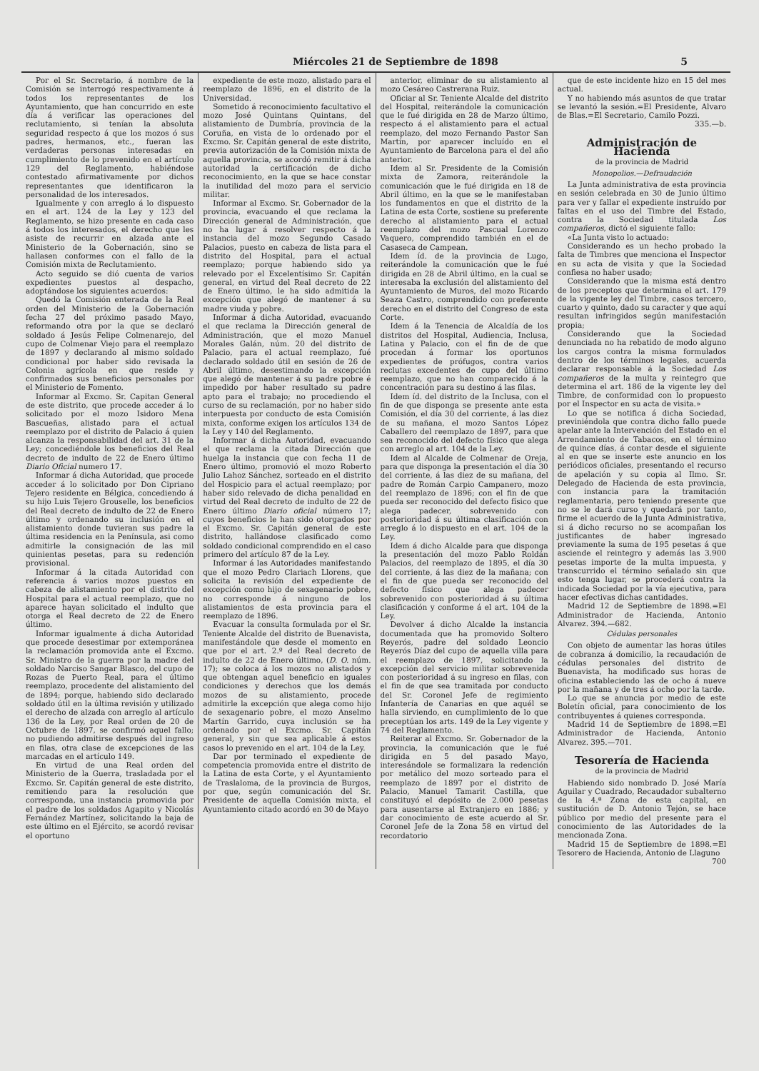Miércoles 21 de Septiembre de 1898 5
Por el Sr. Secretario, á nombre de la Comisión se interrogó respectivamente á todos los representantes de los Ayuntamiento, que han concurrido en este día á verificar las operaciones del reclutamiento, si tenían la absoluta seguridad respecto á que los mozos ó sus padres, hermanos, etc., fueran las verdaderas personas interesadas en cumplimiento de lo prevenido en el artículo 129 del Reglamento, habiéndose contestado afirmativamente por dichos representantes que identificaron la personalidad de los interesados.
Igualmente y con arreglo á lo dispuesto en el art. 124 de la Ley y 123 del Reglamento, se hizo presente en cada caso á todos los interesados, el derecho que les asiste de recurrir en alzada ante el Ministerio de la Gobernación, sino se hallasen conformes con el fallo de la Comisión mixta de Reclutamiento.
Acto seguido se dió cuenta de varios expedientes puestos al despacho, adoptándose los siguientes acuerdos:
Quedó la Comisión enterada de la Real orden del Ministerio de la Gobernación fecha 27 del próximo pasado Mayo, reformando otra por la que se declaró soldado á Jesús Felipe Colmenarejo, del cupo de Colmenar Viejo para el reemplazo de 1897 y declarando al mismo soldado condicional por haber sido revisada la Colonia agrícola en que reside y confirmados sus beneficios personales por el Ministerio de Fomento.
Informar al Excmo. Sr. Capitan General de este distrito, que procede acceder á lo solicitado por el mozo Isidoro Mena Bascueñas, alistado para el actual reemplazo por el distrito de Palacio á quien alcanza la responsabilidad del art. 31 de la Ley; concediéndole los beneficios del Real decreto de indulto de 22 de Enero último Diario Oficial numero 17.
Informar á dicha Autoridad, que procede acceder á lo solicitado por Don Cipriano Tejero residente en Bélgica, concediendo á su hijo Luis Tejero Grouselle, los beneficios del Real decreto de indulto de 22 de Enero último y ordenando su inclusión en el alistamiento donde tuvieran sus padre la última residencia en la Península, asi como admitirle la consignación de las mil quinientas pesetas, para su redención provisional.
Informar á la citada Autoridad con referencia á varios mozos puestos en cabeza de alistamiento por el distrito del Hospital para el actual reemplazo, que no aparece hayan solicitado el indulto que otorga el Real decreto de 22 de Enero último.
Informar igualmente á dicha Autoridad que procede desestimar por extemporánea la reclamación promovida ante el Excmo. Sr. Ministro de la guerra por la madre del soldado Narciso Sangar Blasco, del cupo de Rozas de Puerto Real, para el último reemplazo, procedente del alistamiento del de 1894; porque, habiendo sido declarado soldado útil en la última revisión y utilizado el derecho de alzada con arreglo al artículo 136 de la Ley, por Real orden de 20 de Octubre de 1897, se confirmó aquel fallo; no pudiendo admitirse después del ingreso en filas, otra clase de excepciones de las marcadas en el artículo 149.
En virtud de una Real orden del Ministerio de la Guerra, trasladada por el Excmo. Sr. Capitán general de este distrito, remitiendo para la resolución que corresponda, una instancia promovida por el padre de los soldados Agapito y Nicolás Fernández Martínez, solicitando la baja de este último en el Ejército, se acordó revisar el oportuno
expediente de este mozo, alistado para el reemplazo de 1896, en el distrito de la Universidad.
Sometido á reconocimiento facultativo el mozo José Quintans Quintans, del alistamiento de Dumbría, provincia de la Coruña, en vista de lo ordenado por el Excmo. Sr. Capitán general de este distrito, previa autorización de la Comisión mixta de aquella provincia, se acordó remitir á dicha autoridad la certificación de dicho reconocimiento, en la que se hace constar la inutilidad del mozo para el servicio militar.
Informar al Excmo. Sr. Gobernador de la provincia, evacuando el que reclama la Dirección general de Administración, que no ha lugar á resolver respecto á la instancia del mozo Segundo Casado Palacios, puesto en cabeza de lista para el distrito del Hospital, para el actual reemplazo; porque habiendo sido ya relevado por el Excelentísimo Sr. Capitán general, en virtud del Real decreto de 22 de Enero último, le ha sido admitida la excepción que alegó de mantener á su madre viuda y pobre.
Informar á dicha Autoridad, evacuando el que reclama la Dirección general de Administración, que el mozo Manuel Morales Galán, núm. 20 del distrito de Palacio, para el actual reemplazo, fué declarado soldado útil en sesión de 26 de Abril último, desestimando la excepción que alegó de mantener á su padre pobre é impedido por haber resultado su padre apto para el trabajo; no procediendo el curso de su reclamación, por no haber sido interpuesta por conducto de esta Comisión mixta, conforme exigen los artículos 134 de la Ley y 140 del Reglamento.
Informar á dicha Autoridad, evacuando el que reclama la citada Dirección que huelga la instancia que con fecha 11 de Enero último, promovió el mozo Roberto Julio Lahoz Sánchez, sorteado en el distrito del Hospicio para el actual reemplazo; por haber sido relevado de dicha penalidad en virtud del Real decreto de indulto de 22 de Enero último Diario oficial número 17; cuyos beneficios le han sido otorgados por el Excmo. Sr. Capitán general de este distrito, hallándose clasificado como soldado condicional comprendido en el caso primero del artículo 87 de la Ley.
Informar á las Autoridades manifestando que el mozo Pedro Clariach Llorens, que solicita la revisión del expediente de excepción como hijo de sexagenario pobre, no corresponde á ninguno de los alistamientos de esta provincia para el reemplazo de 1896.
Evacuar la consulta formulada por el Sr. Teniente Alcalde del distrito de Buenavista, manifestándole que desde el momento en que por el art. 2.º del Real decreto de indulto de 22 de Enero último, (D. O. núm. 17); se coloca á los mozos no alistados y que obtengan aquel beneficio en iguales condiciones y derechos que los demás mozos de su alistamiento, procede admitirle la excepción que alega como hijo de sexagenario pobre, el mozo Anselmo Martín Garrido, cuya inclusión se ha ordenado por el Excmo. Sr. Capitán general, y sin que sea aplicable á estos casos lo prevenido en el art. 104 de la Ley.
Dar por terminado el expediente de competencia promovida entre el distrito de la Latina de esta Corte, y el Ayuntamiento de Traslaloma, de la provincia de Burgos, por que, según comunicación del Sr. Presidente de aquella Comisión mixta, el Ayuntamiento citado acordó en 30 de Mayo
anterior, eliminar de su alistamiento al mozo Cesáreo Castrerana Ruiz.
Oficiar al Sr. Teniente Alcalde del distrito del Hospital, reiterándole la comunicación que le fué dirigida en 28 de Marzo último, respecto á el alistamiento para el actual reemplazo, del mozo Fernando Pastor San Martín, por aparecer incluído en el Ayuntamiento de Barcelona para el del año anterior.
Idem al Sr. Presidente de la Comisión mixta de Zamora, reiterándole la comunicación que le fué dirigida en 18 de Abril último, en la que se le manifestaban los fundamentos en que el distrito de la Latina de esta Corte, sostiene su preferente derecho al alistamiento para el actual reemplazo del mozo Pascual Lorenzo Vaquero, comprendido también en el de Casaseca de Campean.
Idem íd. de la provincia de Lugo, reiterándole la comunicación que le fué dirigida en 28 de Abril último, en la cual se interesaba la exclusión del alistamiento del Ayuntamiento de Muros, del mozo Ricardo Seaza Castro, comprendido con preferente derecho en el distrito del Congreso de esta Corte.
Idem á la Tenencia de Alcaldía de los distritos del Hospital, Audiencia, Inclusa, Latina y Palacio, con el fin de de que procedan á formar los oportunos expedientes de prófugos, contra varios reclutas excedentes de cupo del último reemplazo, que no han comparecido á la concentración para su destino á las filas.
Idem íd. del distrito de la Inclusa, con el fin de que disponga se presente ante esta Comisión, el día 30 del corriente, á las diez de su mañana, el mozo Santos López Caballero del reemplazo de 1897, para que sea reconocido del defecto físico que alega con arreglo al art. 104 de la Ley.
Idem al Alcalde de Colmenar de Oreja, para que disponga la presentación el día 30 del corriente, á las diez de su mañana, del padre de Román Carpio Campanero, mozo del reemplazo de 1896; con el fin de que pueda ser reconocido del defecto físico que alega padecer, sobrevenido con posterioridad á su última clasificación con arreglo á lo dispuesto en el art. 104 de la Ley.
Idem á dicho Alcalde para que disponga la presentación del mozo Pablo Roldán Palacios, del reemplazo de 1895, el día 30 del corriente, á las diez de la mañana; con el fin de que pueda ser reconocido del defecto físico que alega padecer sobrevenido con posterioridad á su última clasificación y conforme á el art. 104 de la Ley.
Devolver á dicho Alcalde la instancia documentada que ha promovido Soltero Reyerós, padre del soldado Leoncio Reyerós Díaz del cupo de aquella villa para el reemplazo de 1897, solicitando la excepción del servicio militar sobrevenida con posterioridad á su ingreso en filas, con el fin de que sea tramitada por conducto del Sr. Coronel Jefe de regimiento Infantería de Canarias en que aquél se halla sirviendo, en cumplimiento de lo que preceptúan los arts. 149 de la Ley vigente y 74 del Reglamento.
Reiterar al Excmo. Sr. Gobernador de la provincia, la comunicación que le fué dirigida en 5 del pasado Mayo, interesándole se formalizara la redención por metálico del mozo sorteado para el reemplazo de 1897 por el distrito de Palacio, Manuel Tamarit Castilla, que constituyó el depósito de 2.000 pesetas para ausentarse al Extranjero en 1886; y dar conocimiento de este acuerdo al Sr. Coronel Jefe de la Zona 58 en virtud del recordatorio
que de este incidente hizo en 15 del mes actual.
Y no habiendo más asuntos de que tratar se levantó la sesión.=El Presidente, Alvaro de Blas.=El Secretario, Camilo Pozzi.
335.—b.
Administración de Hacienda
de la provincia de Madrid
Monopolios.—Defraudación
La Junta administrativa de esta provincia en sesión celebrada en 30 de Junio último para ver y fallar el expediente instruído por faltas en el uso del Timbre del Estado, contra la Sociedad titulada Los compañeros, dictó el siguiente fallo:
«La Junta visto lo actuado:
Considerando es un hecho probado la falta de Timbres que menciona el Inspector en su acta de visita y que la Sociedad confiesa no haber usado;
Considerando que la misma está dentro de los preceptos que determina el art. 179 de la vigente ley del Timbre, casos tercero, cuarto y quinto, dado su caracter y que aquí resultan infringidos según manifestación propia;
Considerando que la Sociedad denunciada no ha rebatido de modo alguno los cargos contra la misma formulados dentro de los términos legales, acuerda declarar responsable á la Sociedad Los compañeros de la multa y reintegro que determina el art. 186 de la vigente ley del Timbre, de conformidad con lo propuesto por el Inspector en su acta de visita.»
Lo que se notifica á dicha Sociedad, previniéndola que contra dicho fallo puede apelar ante la Intervención del Estado en el Arrendamiento de Tabacos, en el término de quince días, á contar desde el siguiente al en que se inserte este anuncio en los periódicos oficiales, presentando el recurso de apelación y su copia al Ilmo. Sr. Delegado de Hacienda de esta provincia, con instancia para la tramitación reglamentaria, pero teniendo presente que no se le dará curso y quedará por tanto, firme el acuerdo de la Junta Administrativa, si á dicho recurso no se acompañan los justificantes de haber ingresado previamente la suma de 195 pesetas á que asciende el reintegro y además las 3.900 pesetas importe de la multa impuesta, y transcurrido el término señalado sin que esto tenga lugar, se procederá contra la indicada Sociedad por la vía ejecutiva, para hacer efectivas dichas cantidades.
Madrid 12 de Septiembre de 1898.=El Administrador de Hacienda, Antonio Alvarez. 394.—682.
Cédulas personales
Con objeto de aumentar las horas útiles de cobranza á domicilio, la recaudación de cédulas personales del distrito de Buenavista, ha modificado sus horas de oficina estableciendo las de ocho á nueve por la mañana y de tres á ocho por la tarde.
Lo que se anuncia por medio de este Boletín oficial, para conocimiento de los contribuyentes á quienes corresponda.
Madrid 14 de Septiembre de 1898.=El Administrador de Hacienda, Antonio Alvarez. 395.—701.
Tesorería de Hacienda
de la provincia de Madrid
Habiendo sido nombrado D. José María Aguilar y Cuadrado, Recaudador subalterno de la 4.ª Zona de esta capital, en sustitución de D. Antonio Tejón, se hace público por medio del presente para el conocimiento de las Autoridades de la mencionada Zona.
Madrid 15 de Septiembre de 1898.=El Tesorero de Hacienda, Antonio de Llaguno
700